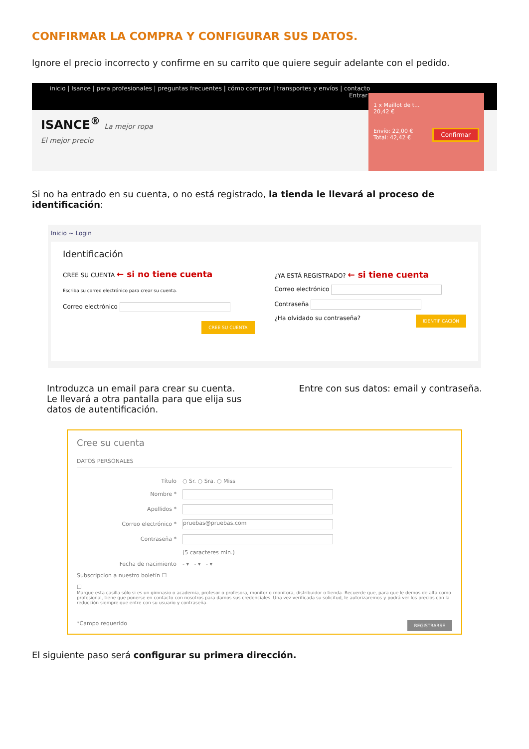CONFIRMAR LA COMPRA Y CONFIGURAR SUS DATOS.
Ignore el precio incorrecto y confirme en su carrito que quiere seguir adelante con el pedido.
inicio | Isance | para profesionales | preguntas frecuentes | cómo comprar | transportes y envíos | contacto
Entrar
ISANCE<sup>®</sup> La mejor ropa
El mejor precio
1 x Maillot de t...
20,42 €
Envío: 22,00 € Confirmar
Total: 42,42 €
Si no ha entrado en su cuenta, o no está registrado, la tienda le llevará al proceso de identificación:
Inicio ~ Login
Identificación
CREE SU CUENTA ← si no tiene cuenta
Escriba su correo electrónico para crear su cuenta.
Correo electrónico
CREE SU CUENTA
¿YA ESTÁ REGISTRADO? ← si tiene cuenta
Correo electrónico
Contraseña
¿Ha olvidado su contraseña? IDENTIFICACIÓN
Introduzca un email para crear su cuenta.
Le llevará a otra pantalla para que elija sus
datos de autentificación.
Entre con sus datos: email y contraseña.
Cree su cuenta
DATOS PERSONALES
Título ○ Sr. ○ Sra. ○ Miss
Nombre *
Apellidos *
Correo electrónico * pruebas@pruebas.com
Contraseña *
(5 caracteres min.)
Fecha de nacimiento - ▾ - ▾ - ▾
Subscripcion a nuestro boletín ☐
☐
Marque esta casilla sólo si es un gimnasio o academia, profesor o profesora, monitor o monitora, distribuidor o tienda. Recuerde que, para que le demos de alta como profesional, tiene que ponerse en contacto con nosotros para damos sus credenciales. Una vez verificada su solicitud, le autorizaremos y podrá ver los precios con la reducción siempre que entre con su usuario y contraseña.
*Campo requerido REGISTRARSE
El siguiente paso será configurar su primera dirección.